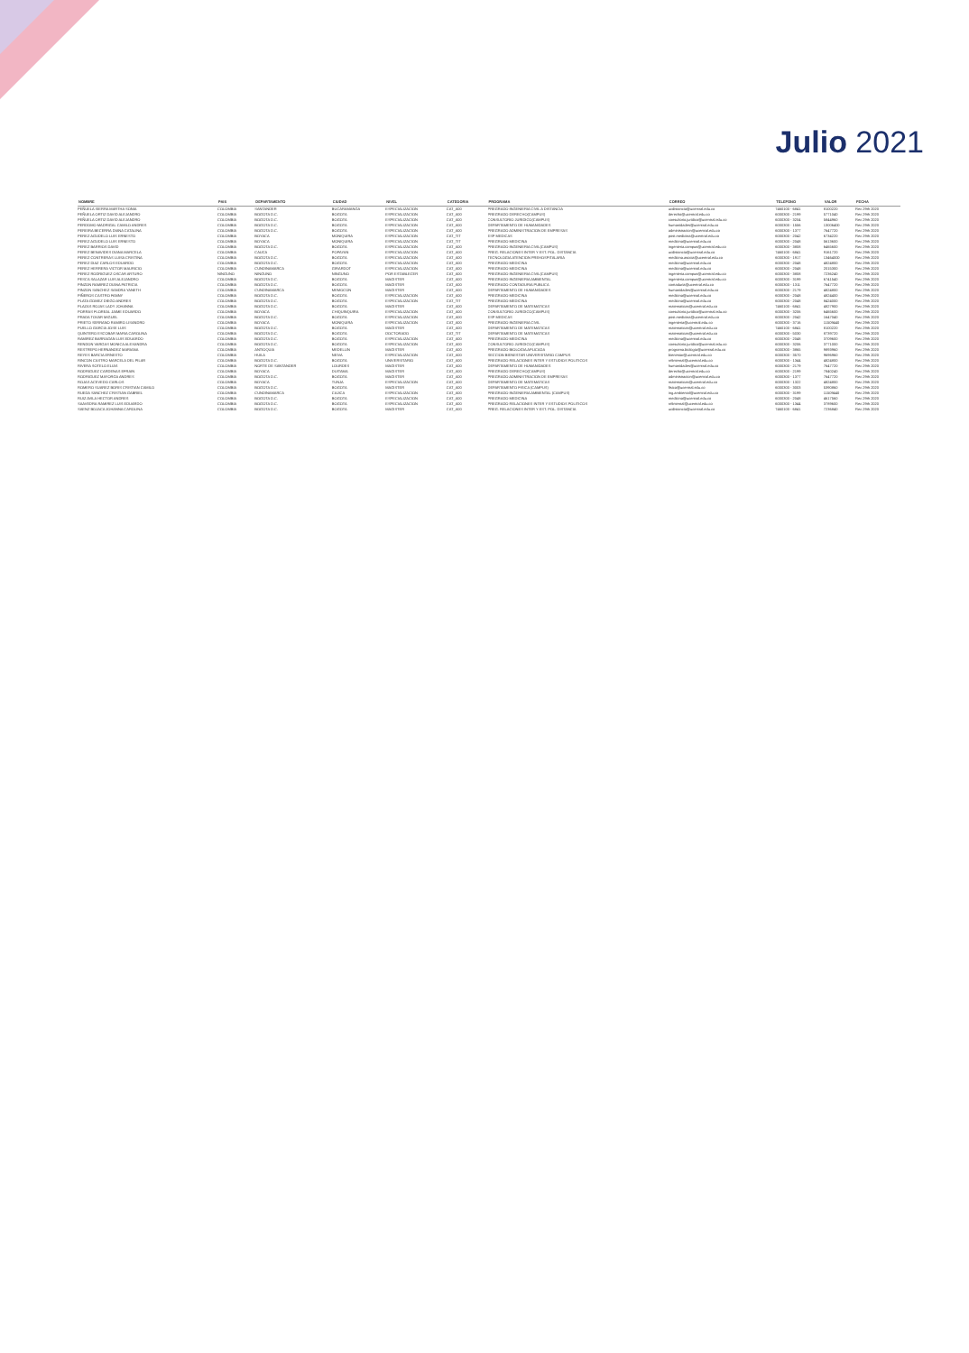Julio 2021
| NOMBRE | PAIS | DEPARTAMENTO | CIUDAD | NIVEL | CATEGORIA | PROGRAMA | CORREO | TELEFONO | VALOR | FECHA |
| --- | --- | --- | --- | --- | --- | --- | --- | --- | --- | --- |
| PEÑUELA SIERRA MARTHA SONIA | COLOMBIA | SANTANDER | BUCARAMANGA | ESPECIALIZACION | CAT_A00 | PREGRADO INGENIERIA CIVIL A DISTANCIA | ucdistancia@ucentral.edu.co | 7460100 - 6841 | 8100220 | Rec 29th 2020 |
| PEÑUELA ORTIZ DAVID ALEJANDRO | COLOMBIA | BOGOTA D.C. | BOGOTA | ESPECIALIZACION | CAT_A00 | PREGRADO DERECHO(CAMPUS) | derecho@ucentral.edu.co | 6000300 - 2199 | 5771040 | Rec 29th 2020 |
| PEÑUELA ORTIZ DAVID ALEJANDRO | COLOMBIA | BOGOTA D.C. | BOGOTA | ESPECIALIZACION | CAT_A00 | CONSULTORIO JURIDICO(CAMPUS) | consultorio.juridico@ucentral.edu.co | 6000300 - 3204 | 5844960 | Rec 29th 2020 |
| PERDOMO MADRIGAL CAMILO ANDRES | COLOMBIA | BOGOTA D.C. | BOGOTA | ESPECIALIZACION | CAT_A00 | DEPARTAMENTO DE HUMANIDADES | humanidades@ucentral.edu.co | 6000300 - 1556 | 13006400 | Rec 29th 2020 |
| PEREIRA BECERRA DIANA CATALINA | COLOMBIA | BOGOTA D.C. | BOGOTA | ESPECIALIZACION | CAT_A00 | PREGRADO ADMINISTRACION DE EMPRESAS | administracion@ucentral.edu.co | 6000300 - 1377 | 7647720 | Rec 29th 2020 |
| PEREZ AGUDELO LUIS ERNESTO | COLOMBIA | BOYACA | MONIQUIRA | ESPECIALIZACION | CAT_TIT | ESP MEDICAS | post.medicina@ucentral.edu.co | 6000300 - 2042 | 6734220 | Rec 29th 2020 |
| PEREZ AGUDELO LUIS ERNESTO | COLOMBIA | BOYACA | MONIQUIRA | ESPECIALIZACION | CAT_TIT | PREGRADO MEDICINA | medicina@ucentral.edu.co | 6000300 - 2048 | 5613600 | Rec 29th 2020 |
| PEREZ BARRIOS DAVID | COLOMBIA | BOGOTA D.C. | BOGOTA | ESPECIALIZACION | CAT_A00 | PREGRADO INGENIERIA CIVIL(CAMPUS) | ingenieria.campus@ucentral.edu.co | 6000300 - 3808 | 6465600 | Rec 29th 2020 |
| PEREZ BENAVIDES DIANA MARCELA | COLOMBIA | CAUCA | POPAYAN | ESPECIALIZACION | CAT_A00 | PREG. RELACIONES INTER Y EST. POL. DISTANCIA | ucdistancia@ucentral.edu.co | 7460100 - 6841 | 9161720 | Rec 29th 2020 |
| PEREZ CONTRERAS LUISA CRISTINA | COLOMBIA | BOGOTA D.C. | BOGOTA | ESPECIALIZACION | CAT_A00 | TECNOLOGIA ATENCION PREHOSPITALARIA | medicina.asocia@ucentral.edu.co | 6000300 - 1917 | 13464000 | Rec 29th 2020 |
| PEREZ DIAZ CARLOS EDUARDO | COLOMBIA | BOGOTA D.C. | BOGOTA | ESPECIALIZACION | CAT_A00 | PREGRADO MEDICINA | medicina@ucentral.edu.co | 6000300 - 2048 | 4824800 | Rec 29th 2020 |
| PEREZ HERRERA VICTOR MAURICIO | COLOMBIA | CUNDINAMARCA | GIRARDOT | ESPECIALIZACION | CAT_A00 | PREGRADO MEDICINA | medicina@ucentral.edu.co | 6000300 - 2048 | 2015300 | Rec 29th 2020 |
| PEREZ RODRIGUEZ OSCAR ARTURO | NINGUNO | NINGUNO | NINGUNO | POR ESTABLECER | CAT_A00 | PREGRADO INGENIERIA CIVIL(CAMPUS) | ingenieria.campus@ucentral.edu.co | 6000300 - 3808 | 7236240 | Rec 29th 2020 |
| PESCA SALAZAR LUIS ALEJANDRO | COLOMBIA | BOGOTA D.C. | BOGOTA | MAGISTER | CAT_A00 | PREGRADO INGENIERIA AMBIENTAL | ingenieria.campus@ucentral.edu.co | 6000300 - 3199 | 6741540 | Rec 29th 2020 |
| PINZON RAMIREZ DIANA PATRICIA | COLOMBIA | BOGOTA D.C. | BOGOTA | MAGISTER | CAT_A00 | PREGRADO CONTADURIA PUBLICA | contaduria@ucentral.edu.co | 6000300 - 1311 | 7647720 | Rec 29th 2020 |
| PINZON SANCHEZ SANDRA YANETH | COLOMBIA | CUNDINAMARCA | MEMOCON | MAGISTER | CAT_A00 | DEPARTAMENTO DE HUMANIDADES | humanidades@ucentral.edu.co | 6000300 - 2179 | 4824800 | Rec 29th 2020 |
| PIÑEROS CASTRO FANNY | COLOMBIA | BOGOTA D.C. | BOGOTA | ESPECIALIZACION | CAT_A00 | PREGRADO MEDICINA | medicina@ucentral.edu.co | 6000300 - 2048 | 4824400 | Rec 29th 2020 |
| PLATA GOMEZ DIEGO ANDRES | COLOMBIA | BOGOTA D.C. | BOGOTA | ESPECIALIZACION | CAT_TIT | PREGRADO MEDICINA | medicina@ucentral.edu.co | 6000300 - 2048 | 8424000 | Rec 29th 2020 |
| PLAZAS ROJAS LADY JOHANNA | COLOMBIA | BOGOTA D.C. | BOGOTA | MAGISTER | CAT_A00 | DEPARTAMENTO DE MATEMATICAS | matematicas@ucentral.edu.co | 7460100 - 6841 | 4827900 | Rec 29th 2020 |
| PORRAS FLOREAL JAIME EDUARDO | COLOMBIA | BOYACA | CHIQUINQUIRA | ESPECIALIZACION | CAT_A00 | CONSULTORIO JURIDICO(CAMPUS) | consultorio.juridico@ucentral.edu.co | 6000300 - 3206 | 6465600 | Rec 29th 2020 |
| PRADA TOVAR MIGUEL | COLOMBIA | BOGOTA D.C. | BOGOTA | ESPECIALIZACION | CAT_A00 | ESP MEDICAS | post.medicina@ucentral.edu.co | 6000300 - 2042 | 1647040 | Rec 29th 2020 |
| PRIETO SERRANO RAMIRO LISANDRO | COLOMBIA | BOYACA | MONIQUIRA | ESPECIALIZACION | CAT_A00 | PREGRADO INGENIERIA CIVIL | ingenieria@ucentral.edu.co | 6000300 - 3716 | 11509440 | Rec 29th 2020 |
| PUELLO GARCIA JOSE LUIS | COLOMBIA | BOGOTA D.C. | BOGOTA | MAGISTER | CAT_A00 | DEPARTAMENTO DE MATEMATICAS | matematicas@ucentral.edu.co | 7460100 - 6841 | 8100220 | Rec 29th 2020 |
| QUINTERO ESCOBAR MARIA CAROLINA | COLOMBIA | BOGOTA D.C. | BOGOTA | DOCTORADO | CAT_TIT | DEPARTAMENTO DE MATEMATICAS | matematicas@ucentral.edu.co | 6000300 - 5030 | 8739720 | Rec 29th 2020 |
| RAMIREZ BARRAGAN LUIS EDUARDO | COLOMBIA | BOGOTA D.C. | BOGOTA | ESPECIALIZACION | CAT_A00 | PREGRADO MEDICINA | medicina@ucentral.edu.co | 6000300 - 2048 | 3709600 | Rec 29th 2020 |
| RENDON VARGAS MONICA ALEXANDRA | COLOMBIA | BOGOTA D.C. | BOGOTA | ESPECIALIZACION | CAT_A00 | CONSULTORIO JURIDICO(CAMPUS) | consultorio.juridico@ucentral.edu.co | 6000300 - 3206 | 3771000 | Rec 29th 2020 |
| RESTREPO HERNANDEZ MARIANA | COLOMBIA | ANTIOQUIA | MEDELLIN | MAGISTER | CAT_A00 | PREGRADO BIOLOGIA APLICADA | programa.biologia@ucentral.edu.co | 6000300 - 3865 | 9893960 | Rec 29th 2020 |
| REYES BARCIA ERNESTO | COLOMBIA | HUILA | NEIVA | ESPECIALIZACION | CAT_A00 | SECCION BIENESTAR UNIVERSITARIO CAMPUS | bienestar@ucentral.edu.co | 6000300 - 3570 | 9696960 | Rec 29th 2020 |
| RINCON CASTRO MARCELA DEL PILAR | COLOMBIA | BOGOTA D.C. | BOGOTA | UNIVERSITARIO | CAT_A00 | PREGRADO RELACIONES INTER Y ESTUDIOS POLITICOS | relinternal@ucentral.edu.co | 6000300 - 1344 | 4824800 | Rec 29th 2020 |
| RIVERA SOTELO ELIAS | COLOMBIA | NORTE DE SANTANDER | LOURDES | MAGISTER | CAT_A00 | DEPARTAMENTO DE HUMANIDADES | humanidades@ucentral.edu.co | 6000300 - 2179 | 7647720 | Rec 29th 2020 |
| RODRIGUEZ CARDENAS EFRAIN | COLOMBIA | BOYACA | DUITAMA | MAGISTER | CAT_A00 | PREGRADO DERECHO(CAMPUS) | derecho@ucentral.edu.co | 6000300 - 2199 | 7840240 | Rec 29th 2020 |
| RODRIGUEZ MAYORGA ANDRES | COLOMBIA | BOGOTA D.C. | BOGOTA | MAGISTER | CAT_A00 | PREGRADO ADMINISTRACION DE EMPRESAS | administracion@ucentral.edu.co | 6000300 - 1377 | 7647720 | Rec 29th 2020 |
| ROJAS ACEVEDO CARLOS | COLOMBIA | BOYACA | TUNJA | ESPECIALIZACION | CAT_A00 | DEPARTAMENTO DE MATEMATICAS | matematicas@ucentral.edu.co | 6000300 - 1322 | 4824800 | Rec 29th 2020 |
| ROMERO SUAREZ BORIS CRISTIAN CAMILO | COLOMBIA | BOGOTA D.C. | BOGOTA | MAGISTER | CAT_A00 | DEPARTAMENTO FISICA (CAMPUS) | fisica@ucentral.edu.co | 6000300 - 3003 | 5390860 | Rec 29th 2020 |
| RUEDA SANCHEZ CRISTIAN GABRIEL | COLOMBIA | CUNDINAMARCA | CAJICA | ESPECIALIZACION | CAT_A00 | PREGRADO INGENIERIA AMBIENTAL (CAMPUS) | ing.ambiental@ucentral.edu.co | 6000300 - 3199 | 11509440 | Rec 29th 2020 |
| RUIZ AVILA HECTOR ANDRES | COLOMBIA | BOGOTA D.C. | BOGOTA | ESPECIALIZACION | CAT_A00 | PREGRADO MEDICINA | medicina@ucentral.edu.co | 6000300 - 2048 | 4617560 | Rec 29th 2020 |
| SAAVEDRA RAMIREZ LUIS EDUARDO | COLOMBIA | BOGOTA D.C. | BOGOTA | ESPECIALIZACION | CAT_A00 | PREGRADO RELACIONES INTER Y ESTUDIOS POLITICOS | relinternal@ucentral.edu.co | 6000300 - 1344 | 3789600 | Rec 29th 2020 |
| SAENZ BOJACA JOHANNA CAROLINA | COLOMBIA | BOGOTA D.C. | BOGOTA | MAGISTER | CAT_A00 | PREG. RELACIONES INTER Y EST. POL. DISTANCIA | ucdistancia@ucentral.edu.co | 7460100 - 6841 | 7236840 | Rec 29th 2020 |